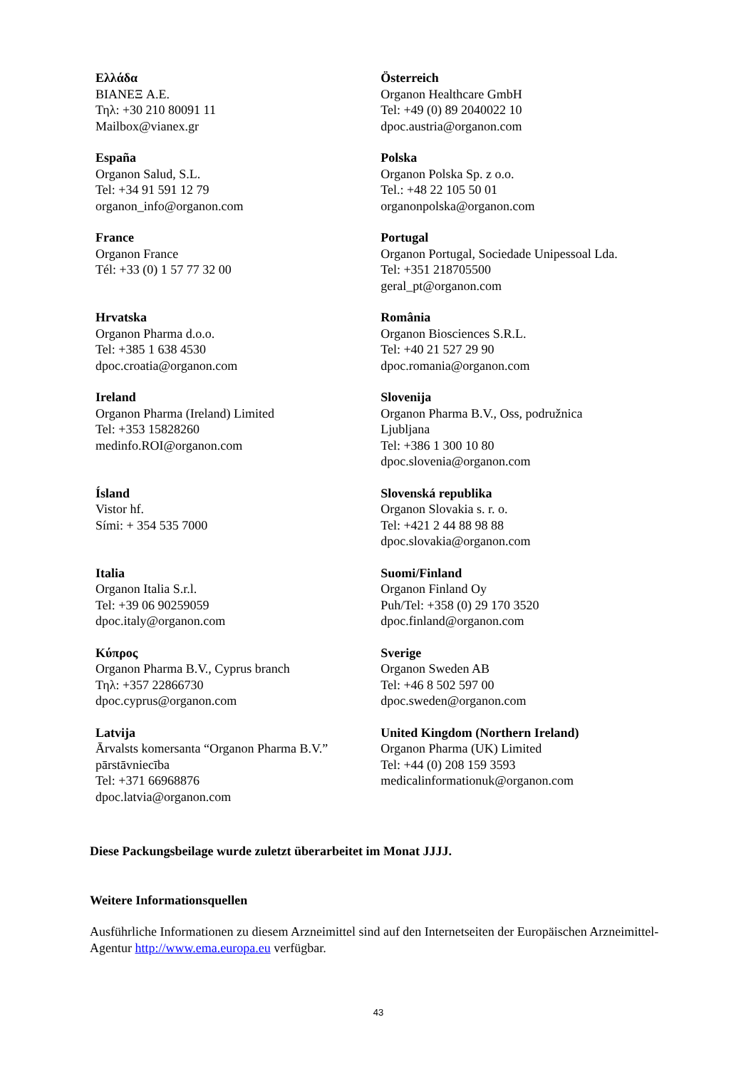| Ελλάδα BIANEΞ A.E. Τηλ: +30 210 80091 11 Mailbox@vianex.gr | Österreich Organon Healthcare GmbH Tel: +49 (0) 89 2040022 10 dpoc.austria@organon.com |
| España Organon Salud, S.L. Tel: +34 91 591 12 79 organon_info@organon.com | Polska Organon Polska Sp. z o.o. Tel.: +48 22 105 50 01 organonpolska@organon.com |
| France Organon France Tél: +33 (0) 1 57 77 32 00 | Portugal Organon Portugal, Sociedade Unipessoal Lda. Tel: +351 218705500 geral_pt@organon.com |
| Hrvatska Organon Pharma d.o.o. Tel: +385 1 638 4530 dpoc.croatia@organon.com | România Organon Biosciences S.R.L. Tel: +40 21 527 29 90 dpoc.romania@organon.com |
| Ireland Organon Pharma (Ireland) Limited Tel: +353 15828260 medinfo.ROI@organon.com | Slovenija Organon Pharma B.V., Oss, podružnica Ljubljana Tel: +386 1 300 10 80 dpoc.slovenia@organon.com |
| Ísland Vistor hf. Sími: + 354 535 7000 | Slovenská republika Organon Slovakia s. r. o. Tel: +421 2 44 88 98 88 dpoc.slovakia@organon.com |
| Italia Organon Italia S.r.l. Tel: +39 06 90259059 dpoc.italy@organon.com | Suomi/Finland Organon Finland Oy Puh/Tel: +358 (0) 29 170 3520 dpoc.finland@organon.com |
| Κύπρος Organon Pharma B.V., Cyprus branch Τηλ: +357 22866730 dpoc.cyprus@organon.com | Sverige Organon Sweden AB Tel: +46 8 502 597 00 dpoc.sweden@organon.com |
| Latvija Ārvalsts komersanta “Organon Pharma B.V.” pārstāvniecība Tel: +371 66968876 dpoc.latvia@organon.com | United Kingdom (Northern Ireland) Organon Pharma (UK) Limited Tel: +44 (0) 208 159 3593 medicalinformationuk@organon.com |
Diese Packungsbeilage wurde zuletzt überarbeitet im Monat JJJJ.
Weitere Informationsquellen
Ausführliche Informationen zu diesem Arzneimittel sind auf den Internetseiten der Europäischen Arzneimittel-Agentur http://www.ema.europa.eu verfügbar.
43